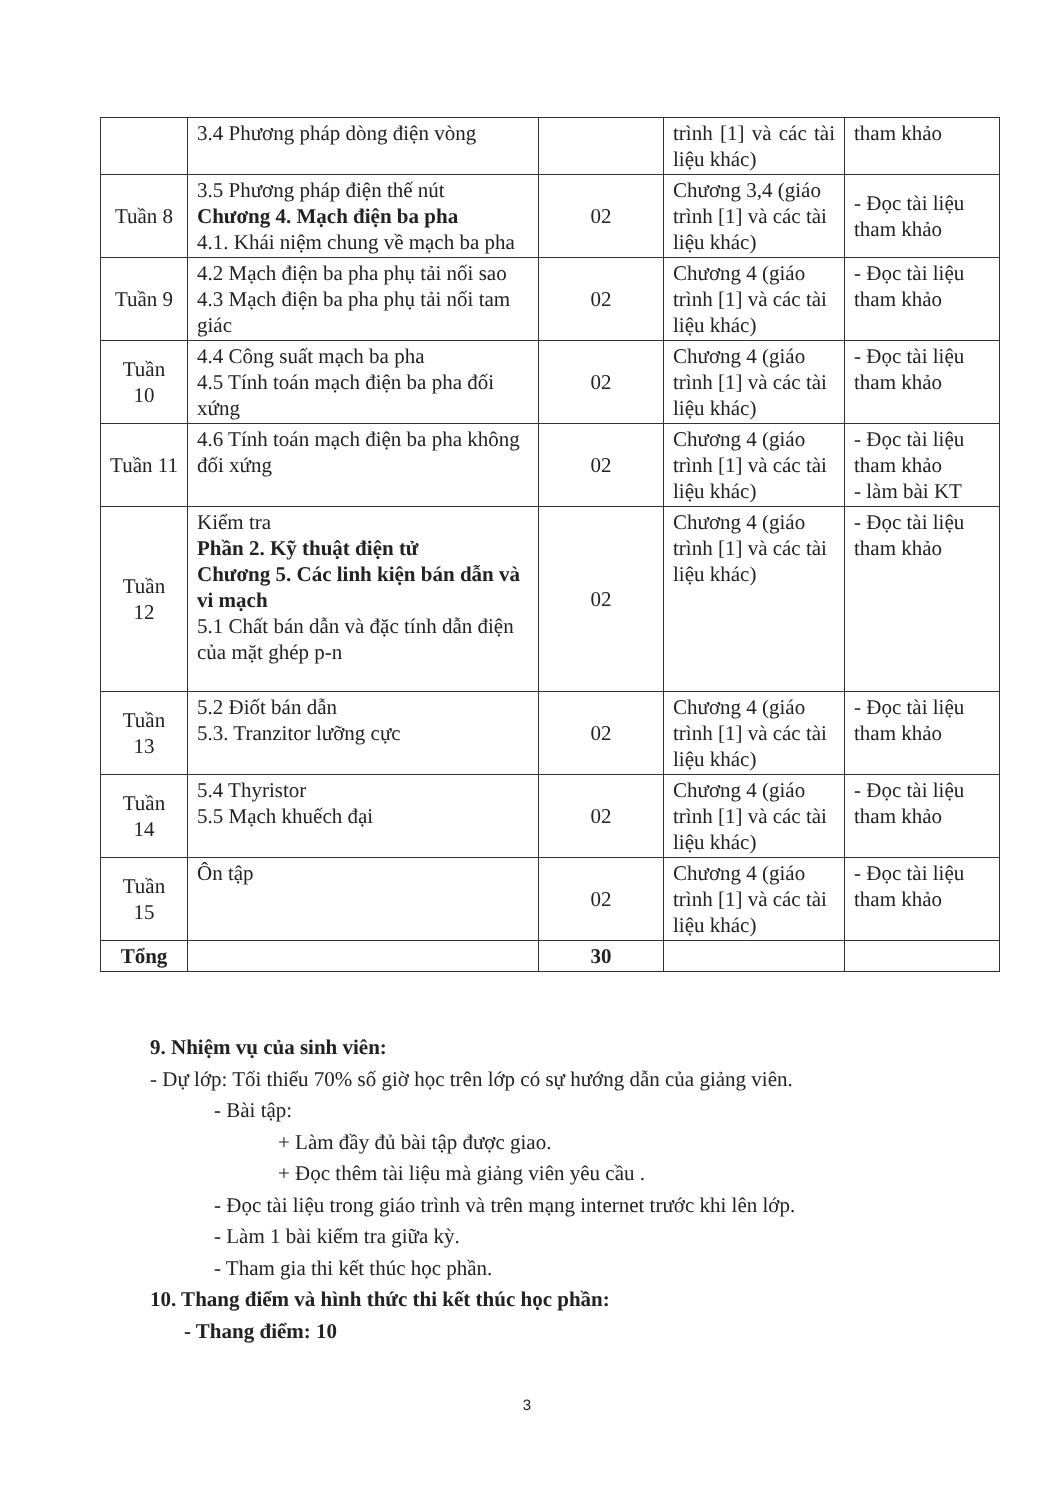| | 3.4 Phương pháp dòng điện vòng | | trình [1] và các tài liệu khác) | tham khảo |
| Tuần 8 | 3.5 Phương pháp điện thế nút Chương 4. Mạch điện ba pha 4.1. Khái niệm chung về mạch ba pha | 02 | Chương 3,4 (giáo trình [1] và các tài liệu khác) | - Đọc tài liệu tham khảo |
| Tuần 9 | 4.2 Mạch điện ba pha phụ tải nối sao 4.3 Mạch điện ba pha phụ tải nối tam giác | 02 | Chương 4 (giáo trình [1] và các tài liệu khác) | - Đọc tài liệu tham khảo |
| Tuần 10 | 4.4 Công suất mạch ba pha 4.5 Tính toán mạch điện ba pha đối xứng | 02 | Chương 4 (giáo trình [1] và các tài liệu khác) | - Đọc tài liệu tham khảo |
| Tuần 11 | 4.6 Tính toán mạch điện ba pha không đối xứng | 02 | Chương 4 (giáo trình [1] và các tài liệu khác) | - Đọc tài liệu tham khảo - làm bài KT |
| Tuần 12 | Kiểm tra Phần 2. Kỹ thuật điện tử Chương 5. Các linh kiện bán dẫn và vi mạch 5.1 Chất bán dẫn và đặc tính dẫn điện của mặt ghép p-n | 02 | Chương 4 (giáo trình [1] và các tài liệu khác) | - Đọc tài liệu tham khảo |
| Tuần 13 | 5.2 Điốt bán dẫn 5.3. Tranzitor lưỡng cực | 02 | Chương 4 (giáo trình [1] và các tài liệu khác) | - Đọc tài liệu tham khảo |
| Tuần 14 | 5.4 Thyristor 5.5 Mạch khuếch đại | 02 | Chương 4 (giáo trình [1] và các tài liệu khác) | - Đọc tài liệu tham khảo |
| Tuần 15 | Ôn tập | 02 | Chương 4 (giáo trình [1] và các tài liệu khác) | - Đọc tài liệu tham khảo |
| Tổng | | 30 | | |
9. Nhiệm vụ của sinh viên:
- Dự lớp: Tối thiểu 70% số giờ học trên lớp có sự hướng dẫn của giảng viên.
- Bài tập:
+ Làm đầy đủ bài tập được giao.
+ Đọc thêm tài liệu mà giảng viên yêu cầu .
- Đọc tài liệu trong giáo trình và trên mạng internet trước khi lên lớp.
- Làm 1 bài kiểm tra giữa kỳ.
- Tham gia thi kết thúc học phần.
10. Thang điểm và hình thức thi kết thúc học phần:
- Thang điểm: 10
3